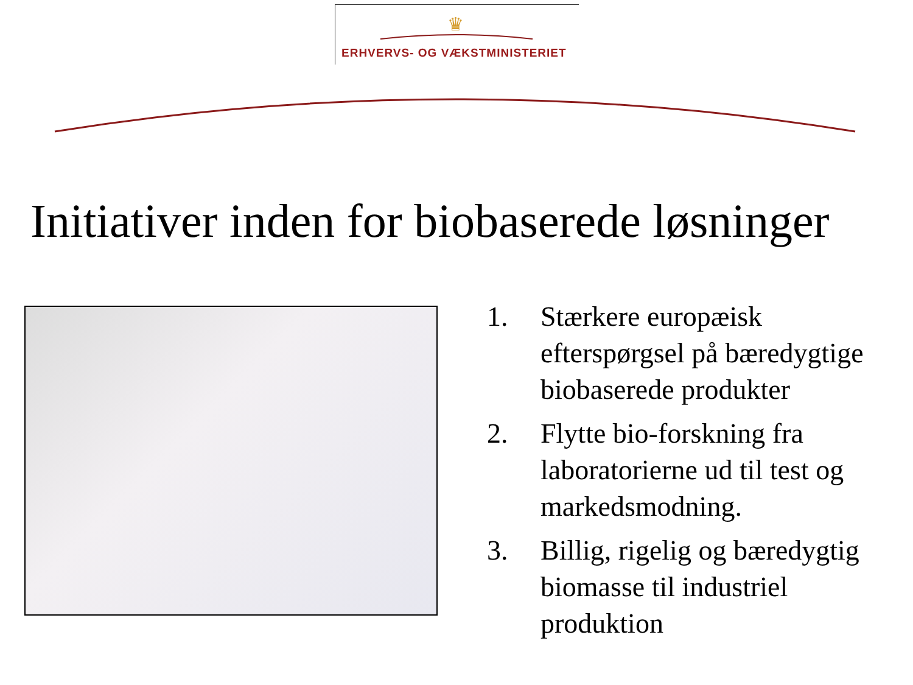♛
ERHVERVS- OG VÆKSTMINISTERIET
Initiativer inden for biobaserede løsninger
1. Stærkere europæisk efterspørgsel på bæredygtige biobaserede produkter
2. Flytte bio-forskning fra laboratorierne ud til test og markedsmodning.
3. Billig, rigelig og bæredygtig biomasse til industriel produktion